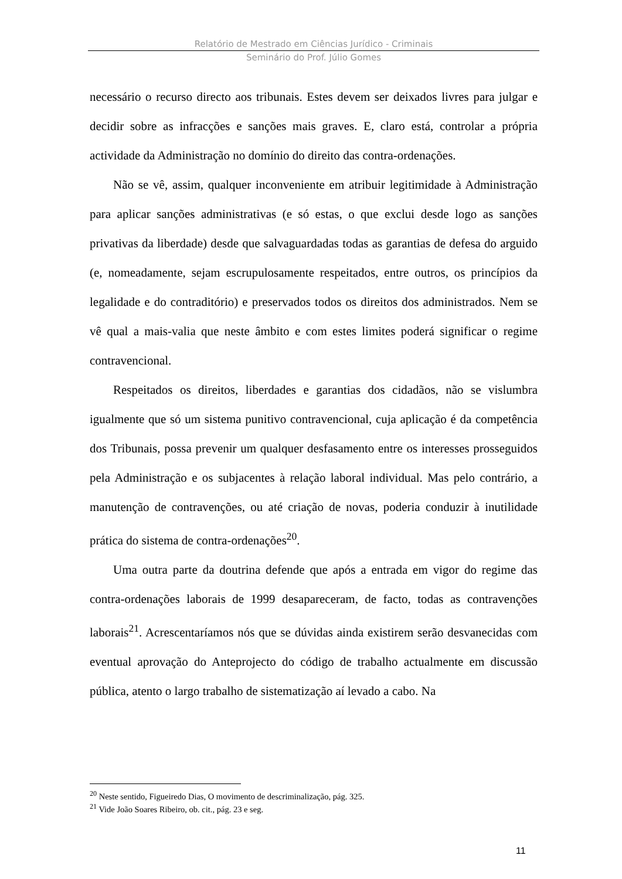Relatório de Mestrado em Ciências Jurídico - Criminais
Seminário do Prof. Júlio Gomes
necessário o recurso directo aos tribunais. Estes devem ser deixados livres para julgar e decidir sobre as infracções e sanções mais graves. E, claro está, controlar a própria actividade da Administração no domínio do direito das contra-ordenações.
Não se vê, assim, qualquer inconveniente em atribuir legitimidade à Administração para aplicar sanções administrativas (e só estas, o que exclui desde logo as sanções privativas da liberdade) desde que salvaguardadas todas as garantias de defesa do arguido (e, nomeadamente, sejam escrupulosamente respeitados, entre outros, os princípios da legalidade e do contraditório) e preservados todos os direitos dos administrados. Nem se vê qual a mais-valia que neste âmbito e com estes limites poderá significar o regime contravencional.
Respeitados os direitos, liberdades e garantias dos cidadãos, não se vislumbra igualmente que só um sistema punitivo contravencional, cuja aplicação é da competência dos Tribunais, possa prevenir um qualquer desfasamento entre os interesses prosseguidos pela Administração e os subjacentes à relação laboral individual. Mas pelo contrário, a manutenção de contravenções, ou até criação de novas, poderia conduzir à inutilidade prática do sistema de contra-ordenações<sup>20</sup>.
Uma outra parte da doutrina defende que após a entrada em vigor do regime das contra-ordenações laborais de 1999 desapareceram, de facto, todas as contravenções laborais<sup>21</sup>. Acrescentaríamos nós que se dúvidas ainda existirem serão desvanecidas com eventual aprovação do Anteprojecto do código de trabalho actualmente em discussão pública, atento o largo trabalho de sistematização aí levado a cabo. Na
<sup>20</sup> Neste sentido, Figueiredo Dias, O movimento de descriminalização, pág. 325.
<sup>21</sup> Vide João Soares Ribeiro, ob. cit., pág. 23 e seg.
11